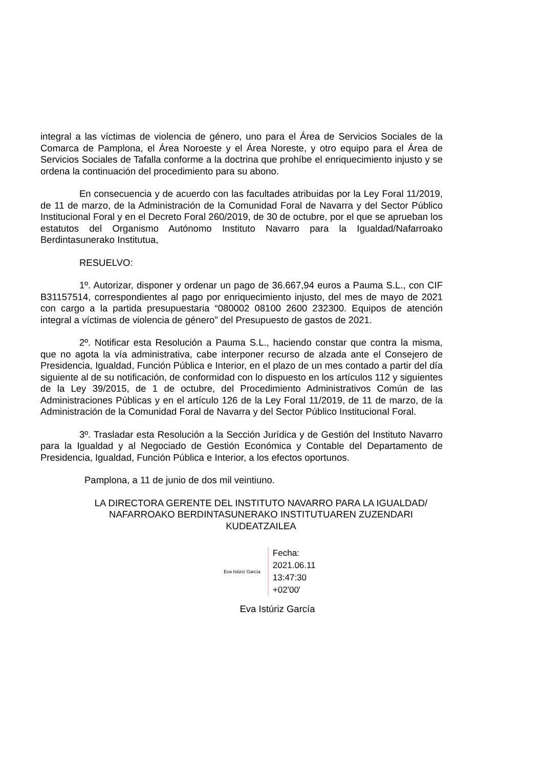integral a las víctimas de violencia de género, uno para el Área de Servicios Sociales de la Comarca de Pamplona, el Área Noroeste y el Área Noreste, y otro equipo para el Área de Servicios Sociales de Tafalla conforme a la doctrina que prohíbe el enriquecimiento injusto y se ordena la continuación del procedimiento para su abono.
En consecuencia y de acuerdo con las facultades atribuidas por la Ley Foral 11/2019, de 11 de marzo, de la Administración de la Comunidad Foral de Navarra y del Sector Público Institucional Foral y en el Decreto Foral 260/2019, de 30 de octubre, por el que se aprueban los estatutos del Organismo Autónomo Instituto Navarro para la Igualdad/Nafarroako Berdintasunerako Institutua,
RESUELVO:
1º. Autorizar, disponer y ordenar un pago de 36.667,94 euros a Pauma S.L., con CIF B31157514, correspondientes al pago por enriquecimiento injusto, del mes de mayo de 2021 con cargo a la partida presupuestaria “080002 08100 2600 232300. Equipos de atención integral a víctimas de violencia de género” del Presupuesto de gastos de 2021.
2º. Notificar esta Resolución a Pauma S.L., haciendo constar que contra la misma, que no agota la vía administrativa, cabe interponer recurso de alzada ante el Consejero de Presidencia, Igualdad, Función Pública e Interior, en el plazo de un mes contado a partir del día siguiente al de su notificación, de conformidad con lo dispuesto en los artículos 112 y siguientes de la Ley 39/2015, de 1 de octubre, del Procedimiento Administrativos Común de las Administraciones Públicas y en el artículo 126 de la Ley Foral 11/2019, de 11 de marzo, de la Administración de la Comunidad Foral de Navarra y del Sector Público Institucional Foral.
3º. Trasladar esta Resolución a la Sección Jurídica y de Gestión del Instituto Navarro para la Igualdad y al Negociado de Gestión Económica y Contable del Departamento de Presidencia, Igualdad, Función Pública e Interior, a los efectos oportunos.
Pamplona, a 11 de junio de dos mil veintiuno.
LA DIRECTORA GERENTE DEL INSTITUTO NAVARRO PARA LA IGUALDAD/ NAFARROAKO BERDINTASUNERAKO INSTITUTUAREN ZUZENDARI KUDEATZAILEA
Eva Istúriz García
Fecha:
2021.06.11
13:47:30
+02'00'
Eva Istúriz García